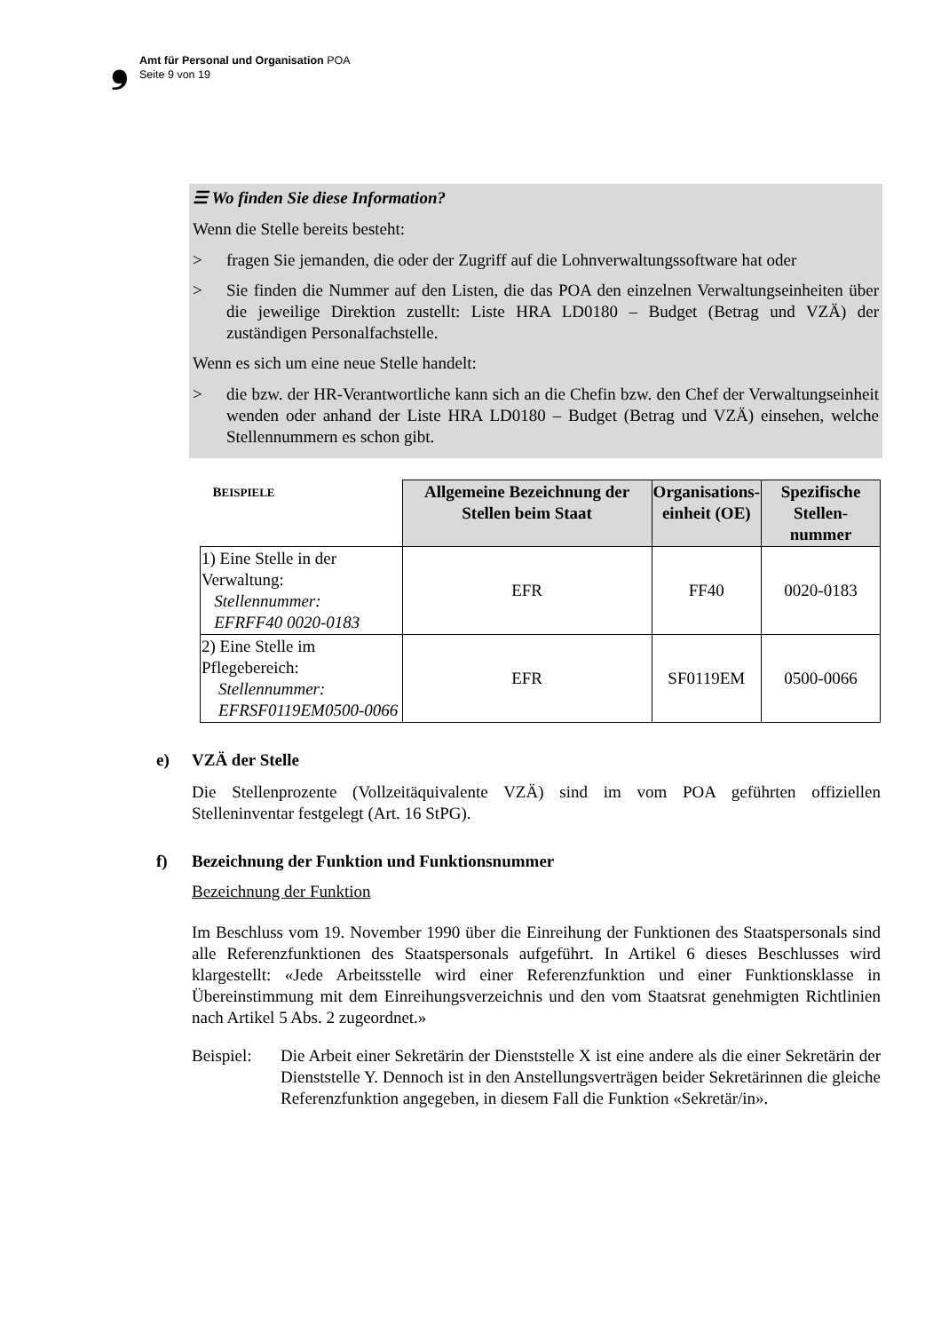❟ Amt für Personal und Organisation POA
Seite 9 von 19
☰ Wo finden Sie diese Information?
Wenn die Stelle bereits besteht:
> fragen Sie jemanden, die oder der Zugriff auf die Lohnverwaltungssoftware hat oder
> Sie finden die Nummer auf den Listen, die das POA den einzelnen Verwaltungs­einheiten über die jeweilige Direktion zustellt: Liste HRA LD0180 – Budget (Betrag und VZÄ) der zuständigen Personalfachstelle.
Wenn es sich um eine neue Stelle handelt:
> die bzw. der HR-Verantwortliche kann sich an die Chefin bzw. den Chef der Verwaltungseinheit wenden oder anhand der Liste HRA LD0180 – Budget (Betrag und VZÄ) einsehen, welche Stellennummern es schon gibt.
| B EISPIELE | Allgemeine Bezeichnung der Stellen beim Staat | Organisations- einheit (OE) | Spezifische Stellen- nummer |
| --- | --- | --- | --- |
| 1) Eine Stelle in der Verwaltung: Stellennummer: EFRFF40 0020-0183 | EFR | FF40 | 0020-0183 |
| 2) Eine Stelle im Pflegebereich: Stellennummer: EFRSF0119EM0500-0066 | EFR | SF0119EM | 0500-0066 |
e) VZÄ der Stelle
Die Stellenprozente (Vollzeitäquivalente VZÄ) sind im vom POA geführten offiziellen Stelleninventar festgelegt (Art. 16 StPG).
f) Bezeichnung der Funktion und Funktionsnummer
Bezeichnung der Funktion
Im Beschluss vom 19. November 1990 über die Einreihung der Funktionen des Staatspersonals sind alle Referenzfunktionen des Staatspersonals aufgeführt. In Artikel 6 dieses Beschlusses wird klargestellt: «Jede Arbeitsstelle wird einer Referenzfunktion und einer Funktionsklasse in Übereinstimmung mit dem Einreihungsverzeichnis und den vom Staatsrat genehmigten Richtlinien nach Artikel 5 Abs. 2 zugeordnet.»
Beispiel: Die Arbeit einer Sekretärin der Dienststelle X ist eine andere als die einer Sekretärin der Dienststelle Y. Dennoch ist in den Anstellungsverträgen beider Sekretärinnen die gleiche Referenzfunktion angegeben, in diesem Fall die Funktion «Sekretär/in».